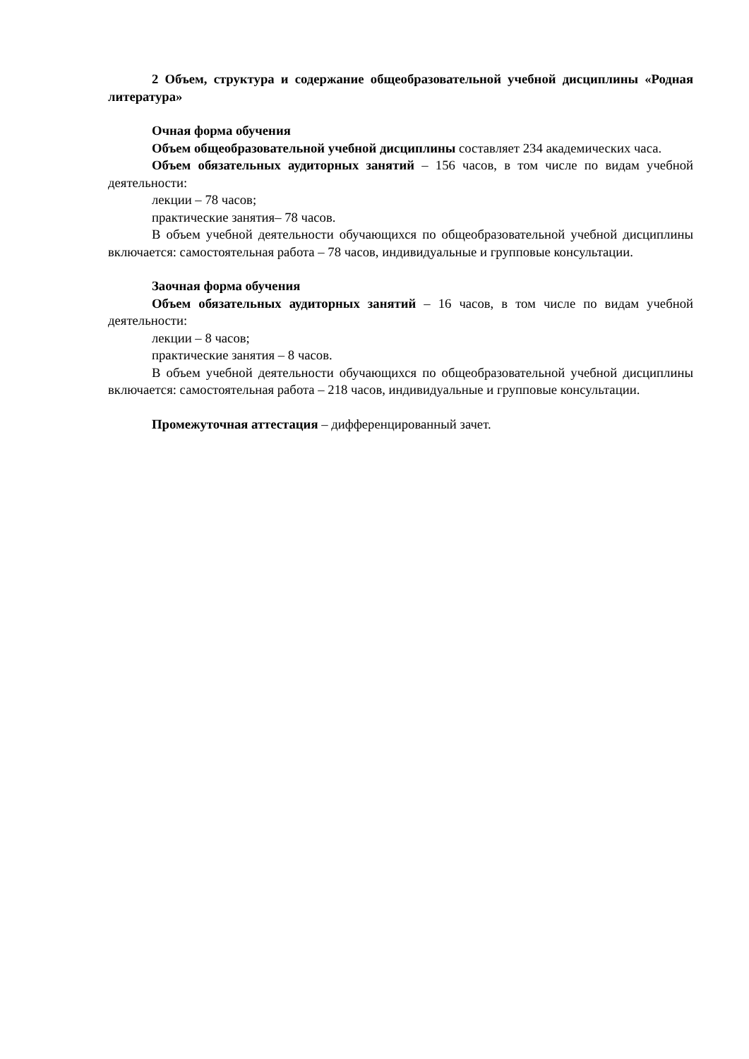2 Объем, структура и содержание общеобразовательной учебной дисциплины «Родная литература»
Очная форма обучения
Объем общеобразовательной учебной дисциплины составляет 234 академических часа.
Объем обязательных аудиторных занятий – 156 часов, в том числе по видам учебной деятельности:
лекции – 78 часов;
практические занятия– 78 часов.
В объем учебной деятельности обучающихся по общеобразовательной учебной дисциплины включается: самостоятельная работа – 78 часов, индивидуальные и групповые консультации.
Заочная форма обучения
Объем обязательных аудиторных занятий – 16 часов, в том числе по видам учебной деятельности:
лекции – 8 часов;
практические занятия – 8 часов.
В объем учебной деятельности обучающихся по общеобразовательной учебной дисциплины включается: самостоятельная работа – 218 часов, индивидуальные и групповые консультации.
Промежуточная аттестация – дифференцированный зачет.